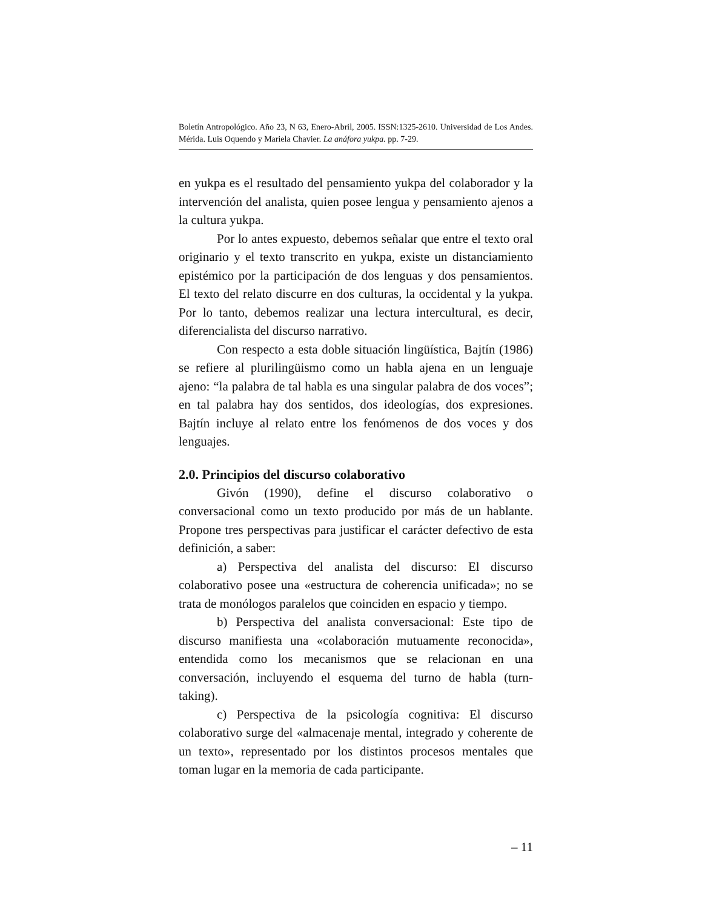Boletín Antropológico. Año 23, N 63, Enero-Abril, 2005. ISSN:1325-2610. Universidad de Los Andes. Mérida. Luis Oquendo y Mariela Chavier. La anáfora yukpa. pp. 7-29.
en yukpa es el resultado del pensamiento yukpa del colaborador y la intervención del analista, quien posee lengua y pensamiento ajenos a la cultura yukpa.
Por lo antes expuesto, debemos señalar que entre el texto oral originario y el texto transcrito en yukpa, existe un distanciamiento epistémico por la participación de dos lenguas y dos pensamientos. El texto del relato discurre en dos culturas, la occidental y la yukpa. Por lo tanto, debemos realizar una lectura intercultural, es decir, diferencialista del discurso narrativo.
Con respecto a esta doble situación lingüística, Bajtín (1986) se refiere al plurilingüismo como un habla ajena en un lenguaje ajeno: “la palabra de tal habla es una singular palabra de dos voces”; en tal palabra hay dos sentidos, dos ideologías, dos expresiones. Bajtín incluye al relato entre los fenómenos de dos voces y dos lenguajes.
2.0. Principios del discurso colaborativo
Givón (1990), define el discurso colaborativo o conversacional como un texto producido por más de un hablante. Propone tres perspectivas para justificar el carácter defectivo de esta definición, a saber:
a) Perspectiva del analista del discurso: El discurso colaborativo posee una «estructura de coherencia unificada»; no se trata de monólogos paralelos que coinciden en espacio y tiempo.
b) Perspectiva del analista conversacional: Este tipo de discurso manifiesta una «colaboración mutuamente reconocida», entendida como los mecanismos que se relacionan en una conversación, incluyendo el esquema del turno de habla (turn-taking).
c) Perspectiva de la psicología cognitiva: El discurso colaborativo surge del «almacenaje mental, integrado y coherente de un texto», representado por los distintos procesos mentales que toman lugar en la memoria de cada participante.
– 11